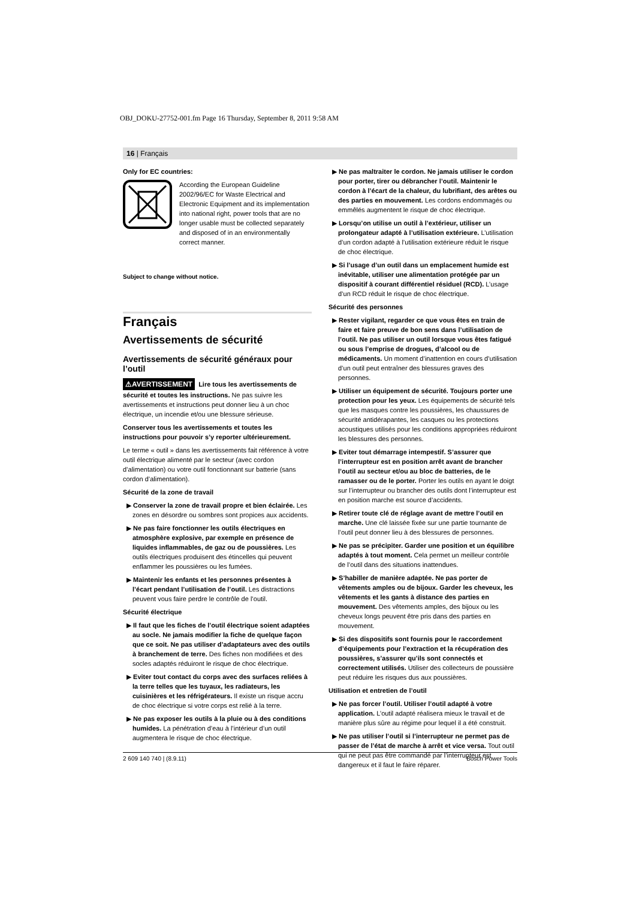OBJ_DOKU-27752-001.fm Page 16 Thursday, September 8, 2011 9:58 AM
16 | Français
Only for EC countries:
According the European Guideline 2002/96/EC for Waste Electrical and Electronic Equipment and its implementation into national right, power tools that are no longer usable must be collected separately and disposed of in an environmentally correct manner.
Subject to change without notice.
Français
Avertissements de sécurité
Avertissements de sécurité généraux pour l’outil
⚠AVERTISSEMENT Lire tous les avertissements de sécurité et toutes les instructions. Ne pas suivre les avertissements et instructions peut donner lieu à un choc électrique, un incendie et/ou une blessure sérieuse.
Conserver tous les avertissements et toutes les instructions pour pouvoir s’y reporter ultérieurement.
Le terme « outil » dans les avertissements fait référence à votre outil électrique alimenté par le secteur (avec cordon d’alimentation) ou votre outil fonctionnant sur batterie (sans cordon d’alimentation).
Sécurité de la zone de travail
▶ Conserver la zone de travail propre et bien éclairée. Les zones en désordre ou sombres sont propices aux accidents.
▶ Ne pas faire fonctionner les outils électriques en atmosphère explosive, par exemple en présence de liquides inflammables, de gaz ou de poussières. Les outils électriques produisent des étincelles qui peuvent enflammer les poussières ou les fumées.
▶ Maintenir les enfants et les personnes présentes à l’écart pendant l’utilisation de l’outil. Les distractions peuvent vous faire perdre le contrôle de l’outil.
Sécurité électrique
▶ Il faut que les fiches de l’outil électrique soient adaptées au socle. Ne jamais modifier la fiche de quelque façon que ce soit. Ne pas utiliser d’adaptateurs avec des outils à branchement de terre. Des fiches non modifiées et des socles adaptés réduiront le risque de choc électrique.
▶ Eviter tout contact du corps avec des surfaces reliées à la terre telles que les tuyaux, les radiateurs, les cuisinières et les réfrigérateurs. Il existe un risque accru de choc électrique si votre corps est relié à la terre.
▶ Ne pas exposer les outils à la pluie ou à des conditions humides. La pénétration d’eau à l’intérieur d’un outil augmentera le risque de choc électrique.
▶ Ne pas maltraiter le cordon. Ne jamais utiliser le cordon pour porter, tirer ou débrancher l’outil. Maintenir le cordon à l’écart de la chaleur, du lubrifiant, des arêtes ou des parties en mouvement. Les cordons endommagés ou emmêlés augmentent le risque de choc électrique.
▶ Lorsqu’on utilise un outil à l’extérieur, utiliser un prolongateur adapté à l’utilisation extérieure. L’utilisation d’un cordon adapté à l’utilisation extérieure réduit le risque de choc électrique.
▶ Si l’usage d’un outil dans un emplacement humide est inévitable, utiliser une alimentation protégée par un dispositif à courant différentiel résiduel (RCD). L’usage d’un RCD réduit le risque de choc électrique.
Sécurité des personnes
▶ Rester vigilant, regarder ce que vous êtes en train de faire et faire preuve de bon sens dans l’utilisation de l’outil. Ne pas utiliser un outil lorsque vous êtes fatigué ou sous l’emprise de drogues, d’alcool ou de médicaments. Un moment d’inattention en cours d’utilisation d’un outil peut entraîner des blessures graves des personnes.
▶ Utiliser un équipement de sécurité. Toujours porter une protection pour les yeux. Les équipements de sécurité tels que les masques contre les poussières, les chaussures de sécurité antidérapantes, les casques ou les protections acoustiques utilisés pour les conditions appropriées réduiront les blessures des personnes.
▶ Eviter tout démarrage intempestif. S’assurer que l’interrupteur est en position arrêt avant de brancher l’outil au secteur et/ou au bloc de batteries, de le ramasser ou de le porter. Porter les outils en ayant le doigt sur l’interrupteur ou brancher des outils dont l’interrupteur est en position marche est source d’accidents.
▶ Retirer toute clé de réglage avant de mettre l’outil en marche. Une clé laissée fixée sur une partie tournante de l’outil peut donner lieu à des blessures de personnes.
▶ Ne pas se précipiter. Garder une position et un équilibre adaptés à tout moment. Cela permet un meilleur contrôle de l’outil dans des situations inattendues.
▶ S’habiller de manière adaptée. Ne pas porter de vêtements amples ou de bijoux. Garder les cheveux, les vêtements et les gants à distance des parties en mouvement. Des vêtements amples, des bijoux ou les cheveux longs peuvent être pris dans des parties en mouvement.
▶ Si des dispositifs sont fournis pour le raccordement d’équipements pour l’extraction et la récupération des poussières, s’assurer qu’ils sont connectés et correctement utilisés. Utiliser des collecteurs de poussière peut réduire les risques dus aux poussières.
Utilisation et entretien de l’outil
▶ Ne pas forcer l’outil. Utiliser l’outil adapté à votre application. L’outil adapté réalisera mieux le travail et de manière plus sûre au régime pour lequel il a été construit.
▶ Ne pas utiliser l’outil si l’interrupteur ne permet pas de passer de l’état de marche à arrêt et vice versa. Tout outil qui ne peut pas être commandé par l’interrupteur est dangereux et il faut le faire réparer.
2 609 140 740 | (8.9.11) Bosch Power Tools